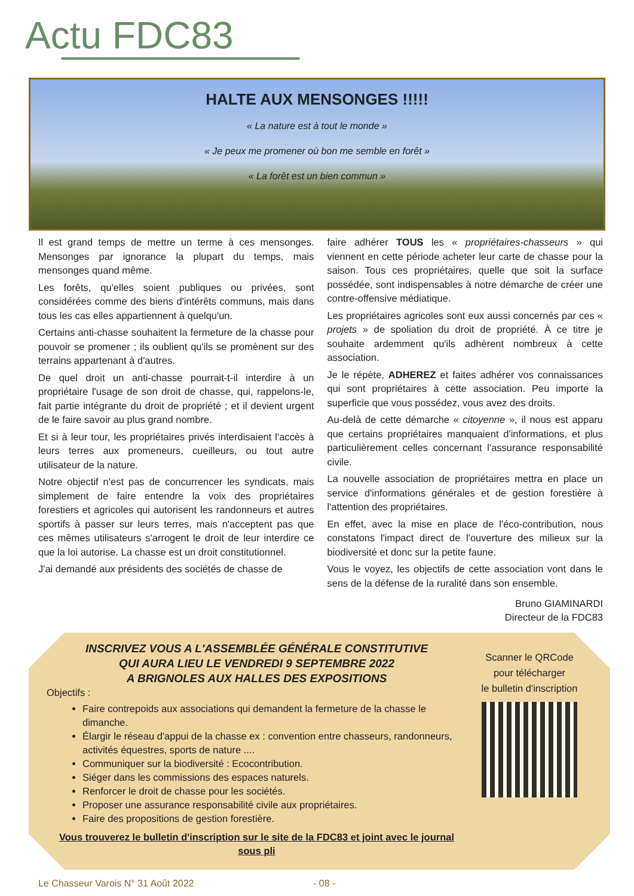Actu FDC83
HALTE AUX MENSONGES !!!!!
« La nature est à tout le monde »
« Je peux me promener où bon me semble en forêt »
« La forêt est un bien commun »
Il est grand temps de mettre un terme à ces mensonges. Mensonges par ignorance la plupart du temps, mais mensonges quand même.
Les forêts, qu'elles soient publiques ou privées, sont considérées comme des biens d'intérêts communs, mais dans tous les cas elles appartiennent à quelqu'un.
Certains anti-chasse souhaitent la fermeture de la chasse pour pouvoir se promener ; ils oublient qu'ils se promènent sur des terrains appartenant à d'autres.
De quel droit un anti-chasse pourrait-t-il interdire à un propriétaire l'usage de son droit de chasse, qui, rappelons-le, fait partie intégrante du droit de propriété ; et il devient urgent de le faire savoir au plus grand nombre.
Et si à leur tour, les propriétaires privés interdisaient l'accès à leurs terres aux promeneurs, cueilleurs, ou tout autre utilisateur de la nature.
Notre objectif n'est pas de concurrencer les syndicats, mais simplement de faire entendre la voix des propriétaires forestiers et agricoles qui autorisent les randonneurs et autres sportifs à passer sur leurs terres, mais n'acceptent pas que ces mêmes utilisateurs s'arrogent le droit de leur interdire ce que la loi autorise. La chasse est un droit constitutionnel.
J'ai demandé aux présidents des sociétés de chasse de
faire adhérer TOUS les « propriétaires-chasseurs » qui viennent en cette période acheter leur carte de chasse pour la saison. Tous ces propriétaires, quelle que soit la surface possédée, sont indispensables à notre démarche de créer une contre-offensive médiatique.
Les propriétaires agricoles sont eux aussi concernés par ces « projets » de spoliation du droit de propriété. À ce titre je souhaite ardemment qu'ils adhèrent nombreux à cette association.
Je le répète, ADHEREZ et faites adhérer vos connaissances qui sont propriétaires à cette association. Peu importe la superficie que vous possédez, vous avez des droits.
Au-delà de cette démarche « citoyenne », il nous est apparu que certains propriétaires manquaient d'informations, et plus particulièrement celles concernant l'assurance responsabilité civile.
La nouvelle association de propriétaires mettra en place un service d'informations générales et de gestion forestière à l'attention des propriétaires.
En effet, avec la mise en place de l'éco-contribution, nous constatons l'impact direct de l'ouverture des milieux sur la biodiversité et donc sur la petite faune.
Vous le voyez, les objectifs de cette association vont dans le sens de la défense de la ruralité dans son ensemble.
Bruno GIAMINARDI
Directeur de la FDC83
INSCRIVEZ VOUS A L'ASSEMBLÉE GÉNÉRALE CONSTITUTIVE
QUI AURA LIEU LE VENDREDI 9 SEPTEMBRE 2022
A BRIGNOLES AUX HALLES DES EXPOSITIONS
Objectifs :
Faire contrepoids aux associations qui demandent la fermeture de la chasse le dimanche.
Élargir le réseau d'appui de la chasse ex : convention entre chasseurs, randonneurs, activités équestres, sports de nature ....
Communiquer sur la biodiversité : Ecocontribution.
Siéger dans les commissions des espaces naturels.
Renforcer le droit de chasse pour les sociétés.
Proposer une assurance responsabilité civile aux propriétaires.
Faire des propositions de gestion forestière.
Vous trouverez le bulletin d'inscription sur le site de la FDC83 et joint avec le journal sous pli
Scanner le QRCode
pour télécharger
le bulletin d'inscription
Le Chasseur Varois N° 31 Août 2022 - 08 -